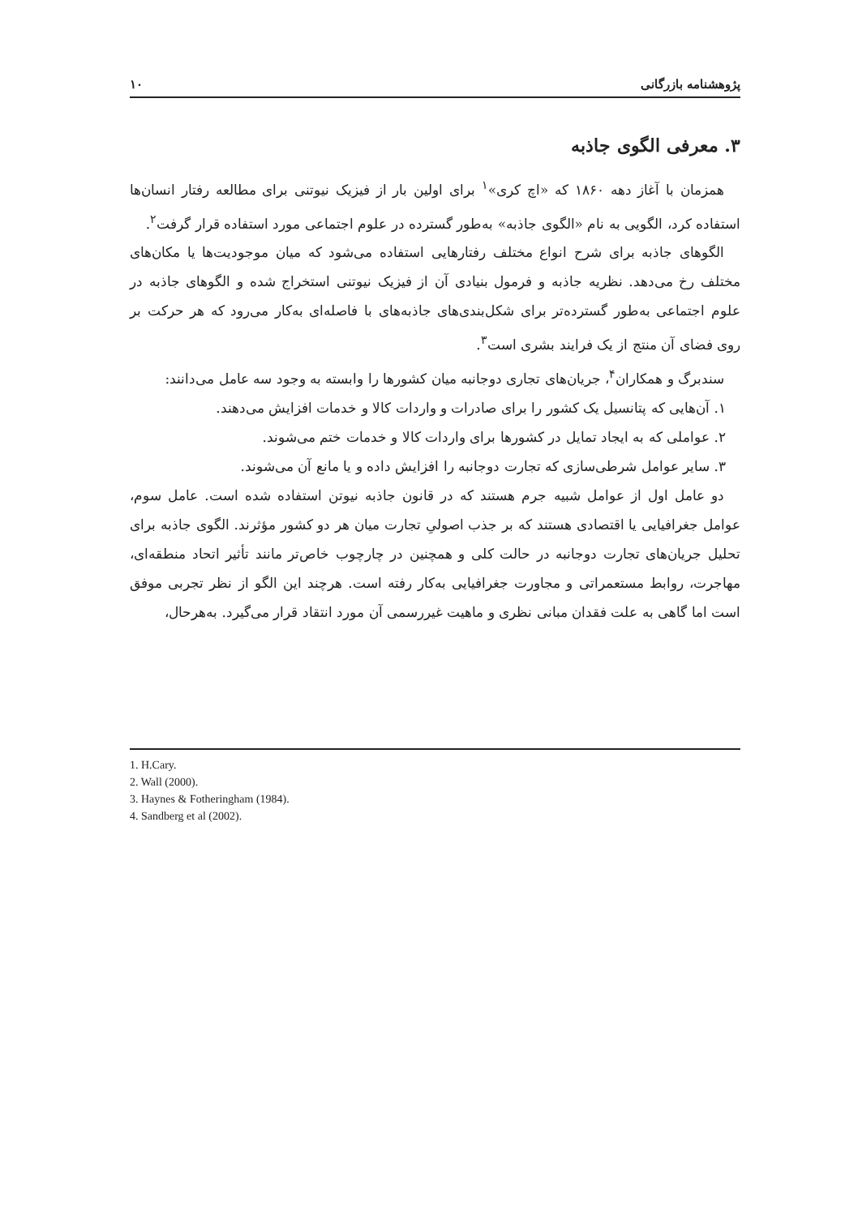پژوهشنامه بازرگانی ۱۰
۳. معرفی الگوی جاذبه
همزمان با آغاز دهه ۱۸۶۰ که «اچ کری»<sup>۱</sup> برای اولین بار از فیزیک نیوتنی برای مطالعه رفتار انسان‌ها استفاده کرد، الگویی به نام «الگوی جاذبه» به‌طور گسترده در علوم اجتماعی مورد استفاده قرار گرفت<sup>۲</sup>.
الگوهای جاذبه برای شرح انواع مختلف رفتارهایی استفاده می‌شود که میان موجودیت‌ها یا مکان‌های مختلف رخ می‌دهد. نظریه جاذبه و فرمول بنیادی آن از فیزیک نیوتنی استخراج شده و الگوهای جاذبه در علوم اجتماعی به‌طور گسترده‌تر برای شکل‌بندی‌های جاذبه‌های با فاصله‌ای به‌کار می‌رود که هر حرکت بر روی فضای آن منتج از یک فرایند بشری است<sup>۳</sup>.
سندبرگ و همکاران<sup>۴</sup>، جریان‌های تجاری دوجانبه میان کشورها را وابسته به وجود سه عامل می‌دانند:
۱. آن‌هایی که پتانسیل یک کشور را برای صادرات و واردات کالا و خدمات افزایش می‌دهند.
۲. عواملی که به ایجاد تمایل در کشورها برای واردات کالا و خدمات ختم می‌شوند.
۳. سایر عوامل شرطی‌سازی که تجارت دوجانبه را افزایش داده و یا مانع آن می‌شوند.
دو عامل اول از عوامل شبیه جرم هستند که در قانون جاذبه نیوتن استفاده شده است. عامل سوم، عوامل جغرافیایی یا اقتصادی هستند که بر جذب اصولیِ تجارت میان هر دو کشور مؤثرند. الگوی جاذبه برای تحلیل جریان‌های تجارت دوجانبه در حالت کلی و همچنین در چارچوب خاص‌تر مانند تأثیر اتحاد منطقه‌ای، مهاجرت، روابط مستعمراتی و مجاورت جغرافیایی به‌کار رفته است. هرچند این الگو از نظر تجربی موفق است اما گاهی به علت فقدان مبانی نظری و ماهیت غیررسمی آن مورد انتقاد قرار می‌گیرد. به‌هرحال،
1. H.Cary.
2. Wall (2000).
3. Haynes & Fotheringham (1984).
4. Sandberg et al (2002).